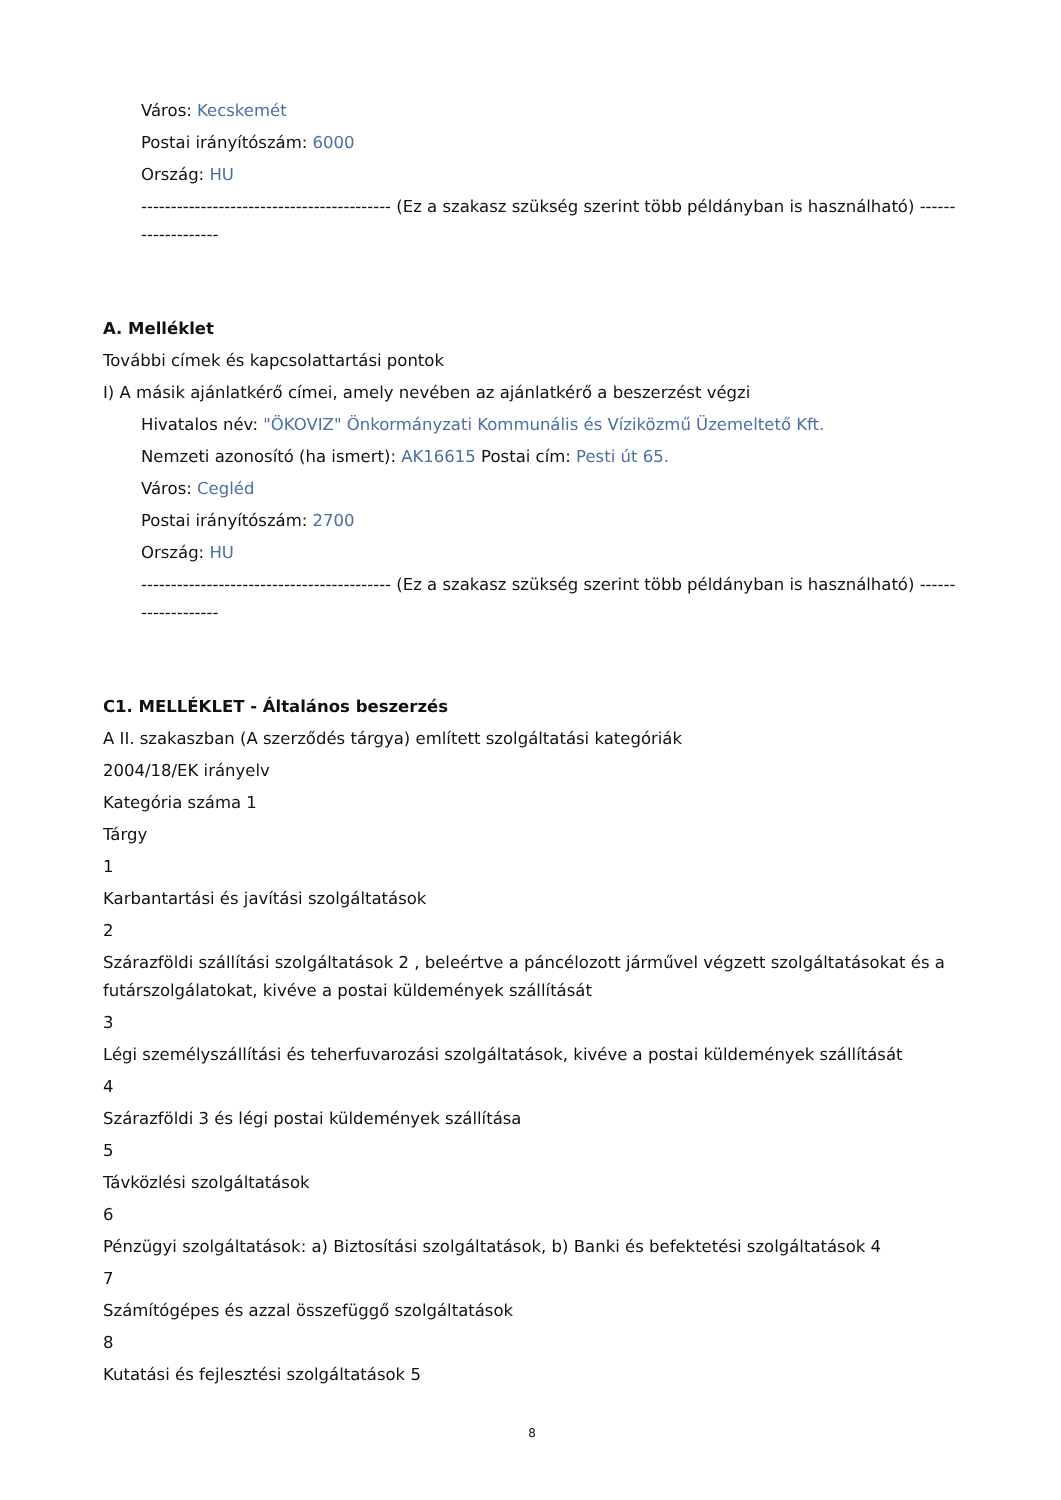Város: Kecskemét
Postai irányítószám: 6000
Ország: HU
------------------------------------------ (Ez a szakasz szükség szerint több példányban is használható) -------------------
A. Melléklet
További címek és kapcsolattartási pontok
I) A másik ajánlatkérő címei, amely nevében az ajánlatkérő a beszerzést végzi
Hivatalos név: "ÖKOVIZ" Önkormányzati Kommunális és Víziközmű Üzemeltető Kft.
Nemzeti azonosító (ha ismert): AK16615 Postai cím: Pesti út 65.
Város: Cegléd
Postai irányítószám: 2700
Ország: HU
------------------------------------------ (Ez a szakasz szükség szerint több példányban is használható) -------------------
C1. MELLÉKLET - Általános beszerzés
A II. szakaszban (A szerződés tárgya) említett szolgáltatási kategóriák
2004/18/EK irányelv
Kategória száma 1
Tárgy
1
Karbantartási és javítási szolgáltatások
2
Szárazföldi szállítási szolgáltatások 2 , beleértve a páncélozott járművel végzett szolgáltatásokat és a futárszolgálatokat, kivéve a postai küldemények szállítását
3
Légi személyszállítási és teherfuvarozási szolgáltatások, kivéve a postai küldemények szállítását
4
Szárazföldi 3 és légi postai küldemények szállítása
5
Távközlési szolgáltatások
6
Pénzügyi szolgáltatások: a) Biztosítási szolgáltatások, b) Banki és befektetési szolgáltatások 4
7
Számítógépes és azzal összefüggő szolgáltatások
8
Kutatási és fejlesztési szolgáltatások 5
8